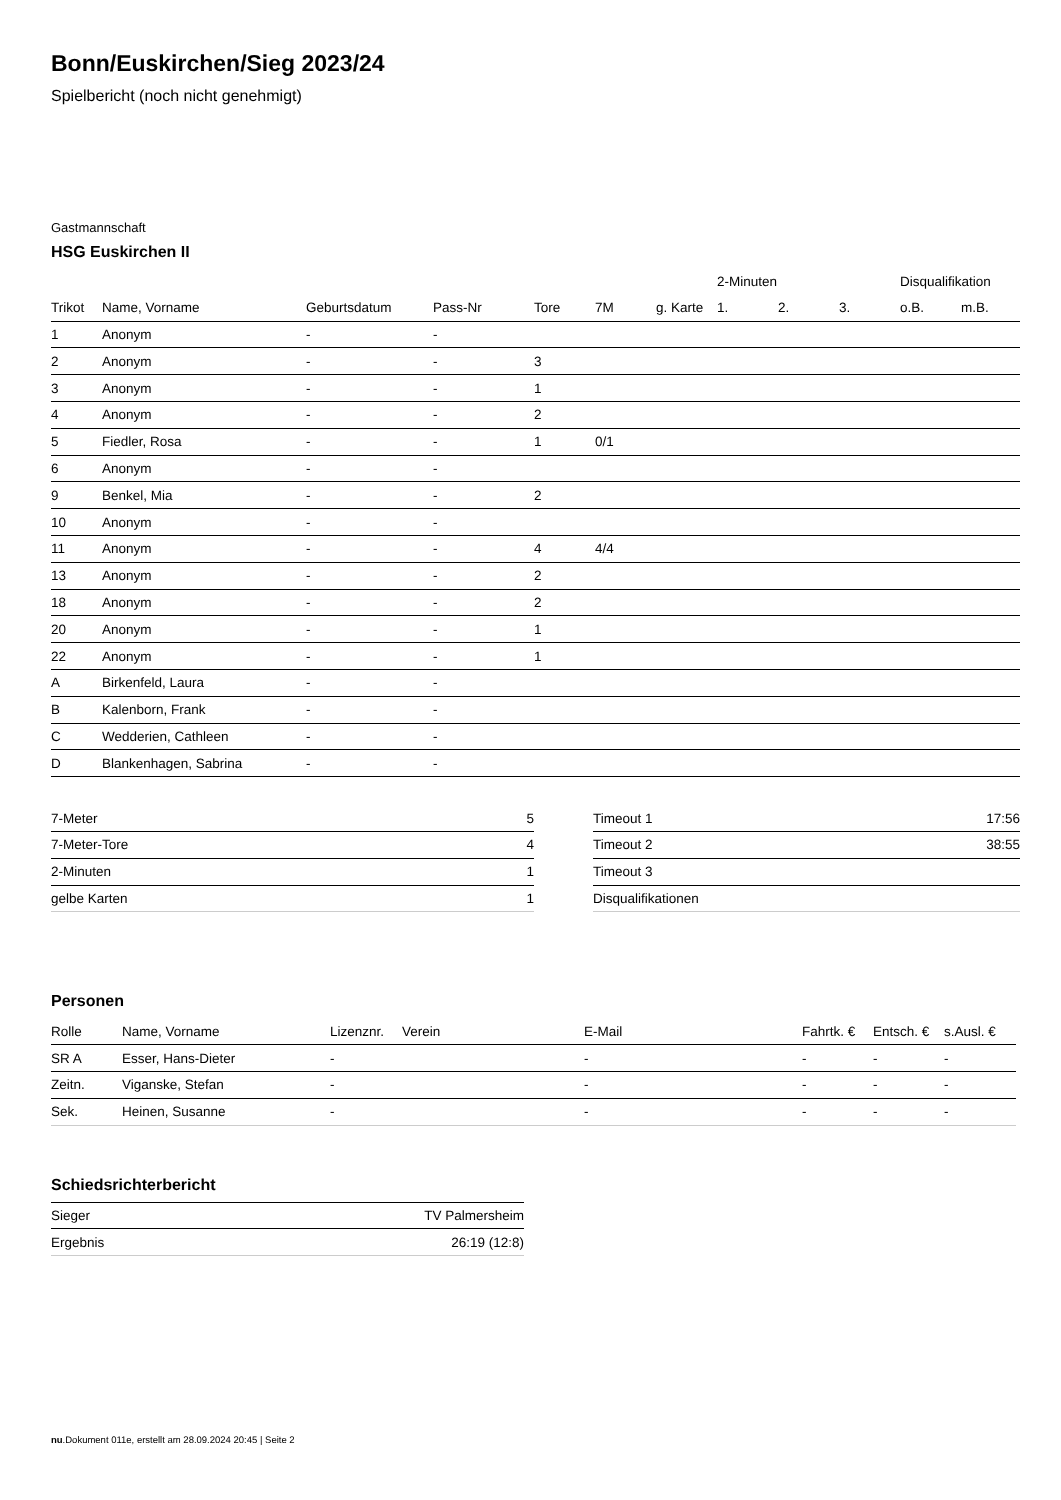Bonn/Euskirchen/Sieg 2023/24
Spielbericht (noch nicht genehmigt)
Gastmannschaft
HSG Euskirchen II
| | | | | | | | 2-Minuten | | | Disqualifikation | |
| --- | --- | --- | --- | --- | --- | --- | --- | --- | --- | --- | --- |
| Trikot | Name, Vorname | Geburtsdatum | Pass-Nr | Tore | 7M | g. Karte | 1. | 2. | 3. | o.B. | m.B. |
| 1 | Anonym | - | - | | | | | | | | |
| 2 | Anonym | - | - | 3 | | | | | | | |
| 3 | Anonym | - | - | 1 | | | | | | | |
| 4 | Anonym | - | - | 2 | | | | | | | |
| 5 | Fiedler, Rosa | - | - | 1 | 0/1 | | | | | | |
| 6 | Anonym | - | - | | | | | | | | |
| 9 | Benkel, Mia | - | - | 2 | | | | | | | |
| 10 | Anonym | - | - | | | | | | | | |
| 11 | Anonym | - | - | 4 | 4/4 | | | | | | |
| 13 | Anonym | - | - | 2 | | | | | | | |
| 18 | Anonym | - | - | 2 | | | | | | | |
| 20 | Anonym | - | - | 1 | | | | | | | |
| 22 | Anonym | - | - | 1 | | | | | | | |
| A | Birkenfeld, Laura | - | - | | | | | | | | |
| B | Kalenborn, Frank | - | - | | | | | | | | |
| C | Wedderien, Cathleen | - | - | | | | | | | | |
| D | Blankenhagen, Sabrina | - | - | | | | | | | | |
| 7-Meter | 5 |
| 7-Meter-Tore | 4 |
| 2-Minuten | 1 |
| gelbe Karten | 1 |
| Timeout 1 | 17:56 |
| Timeout 2 | 38:55 |
| Timeout 3 | |
| Disqualifikationen | |
Personen
| Rolle | Name, Vorname | Lizenznr. | Verein | E-Mail | Fahrtk. € | Entsch. € | s.Ausl. € |
| --- | --- | --- | --- | --- | --- | --- | --- |
| SR A | Esser, Hans-Dieter | - | | - | - | - | - |
| Zeitn. | Viganske, Stefan | - | | - | - | - | - |
| Sek. | Heinen, Susanne | - | | - | - | - | - |
Schiedsrichterbericht
| Sieger | TV Palmersheim |
| Ergebnis | 26:19 (12:8) |
nu.Dokument 011e, erstellt am 28.09.2024 20:45 | Seite 2